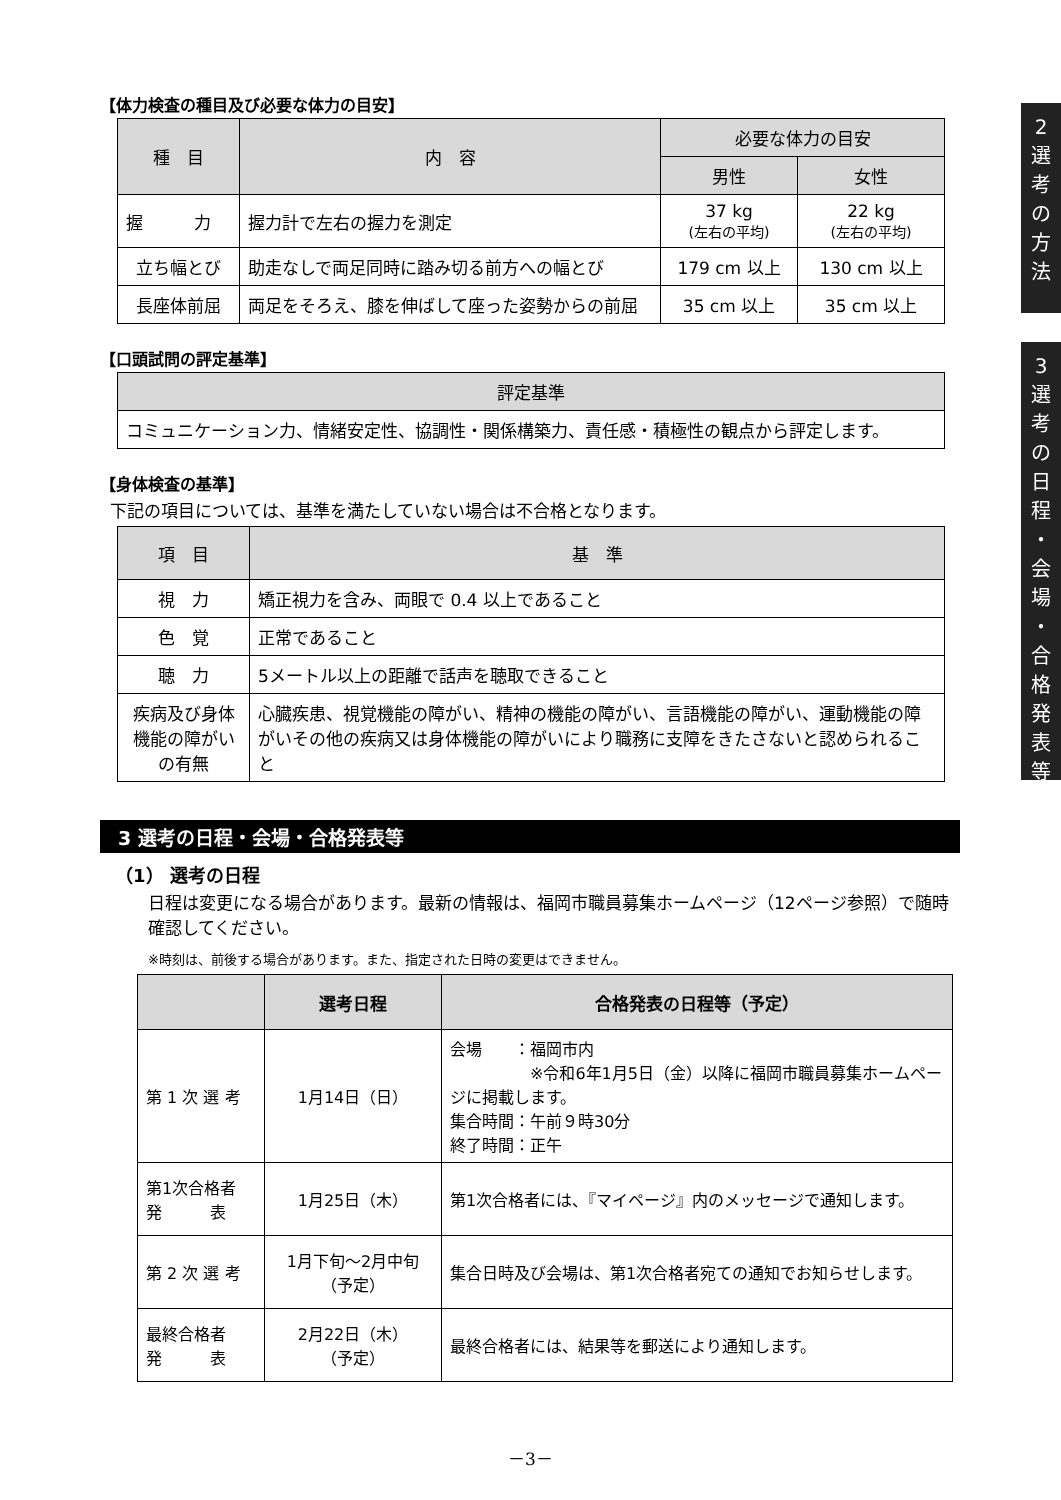2
選
考
の
方
法
3
選
考
の
日
程
・
会
場
・
合
格
発
表
等
【体力検査の種目及び必要な体力の目安】
| 種 目 | 内 容 | 必要な体力の目安 | |
| --- | --- | --- | --- |
| | | 男性 | 女性 |
| 握 力 | 握力計で左右の握力を測定 | 37 kg (左右の平均) | 22 kg (左右の平均) |
| 立ち幅とび | 助走なしで両足同時に踏み切る前方への幅とび | 179 cm 以上 | 130 cm 以上 |
| 長座体前屈 | 両足をそろえ、膝を伸ばして座った姿勢からの前屈 | 35 cm 以上 | 35 cm 以上 |
【口頭試問の評定基準】
| 評定基準 |
| --- |
| コミュニケーション力、情緒安定性、協調性・関係構築力、責任感・積極性の観点から評定します。 |
【身体検査の基準】
下記の項目については、基準を満たしていない場合は不合格となります。
| 項 目 | 基 準 |
| --- | --- |
| 視 力 | 矯正視力を含み、両眼で 0.4 以上であること |
| 色 覚 | 正常であること |
| 聴 力 | 5メートル以上の距離で話声を聴取できること |
| 疾病及び身体機能の障がいの有無 | 心臓疾患、視覚機能の障がい、精神の機能の障がい、言語機能の障がい、運動機能の障がいその他の疾病又は身体機能の障がいにより職務に支障をきたさないと認められること |
3 選考の日程・会場・合格発表等
（1） 選考の日程
日程は変更になる場合があります。最新の情報は、福岡市職員募集ホームページ（12ページ参照）で随時確認してください。
※時刻は、前後する場合があります。また、指定された日時の変更はできません。
| | 選考日程 | 合格発表の日程等（予定） |
| --- | --- | --- |
| 第 1 次 選 考 | 1月14日（日） | 会場 ：福岡市内 ※令和6年1月5日（金）以降に福岡市職員募集ホームページに掲載します。 集合時間：午前９時30分 終了時間：正午 |
| 第1次合格者 発 表 | 1月25日（木） | 第1次合格者には、『マイページ』内のメッセージで通知します。 |
| 第 2 次 選 考 | 1月下旬～2月中旬 （予定） | 集合日時及び会場は、第1次合格者宛ての通知でお知らせします。 |
| 最終合格者 発 表 | 2月22日（木） （予定） | 最終合格者には、結果等を郵送により通知します。 |
－3－